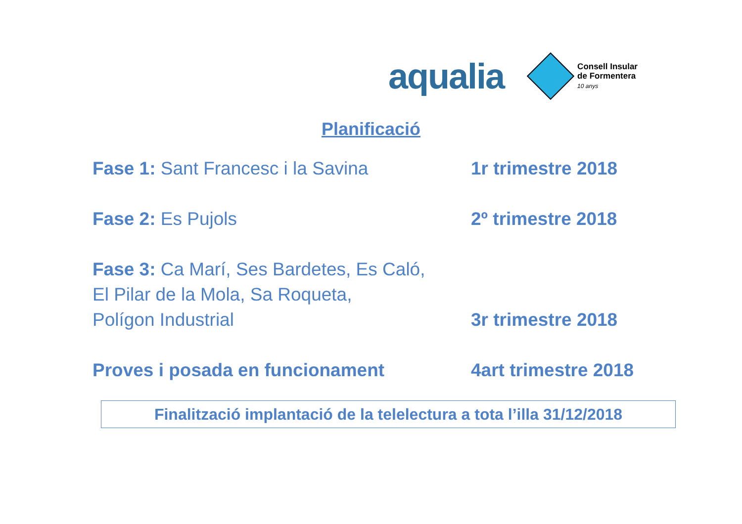aqualia
Consell Insular
de Formentera
10 anys
Planificació
Fase 1: Sant Francesc i la Savina 1r trimestre 2018
Fase 2: Es Pujols 2º trimestre 2018
Fase 3: Ca Marí, Ses Bardetes, Es Caló,
El Pilar de la Mola, Sa Roqueta,
Polígon Industrial
3r trimestre 2018
Proves i posada en funcionament 4art trimestre 2018
Finalització implantació de la telelectura a tota l’illa 31/12/2018